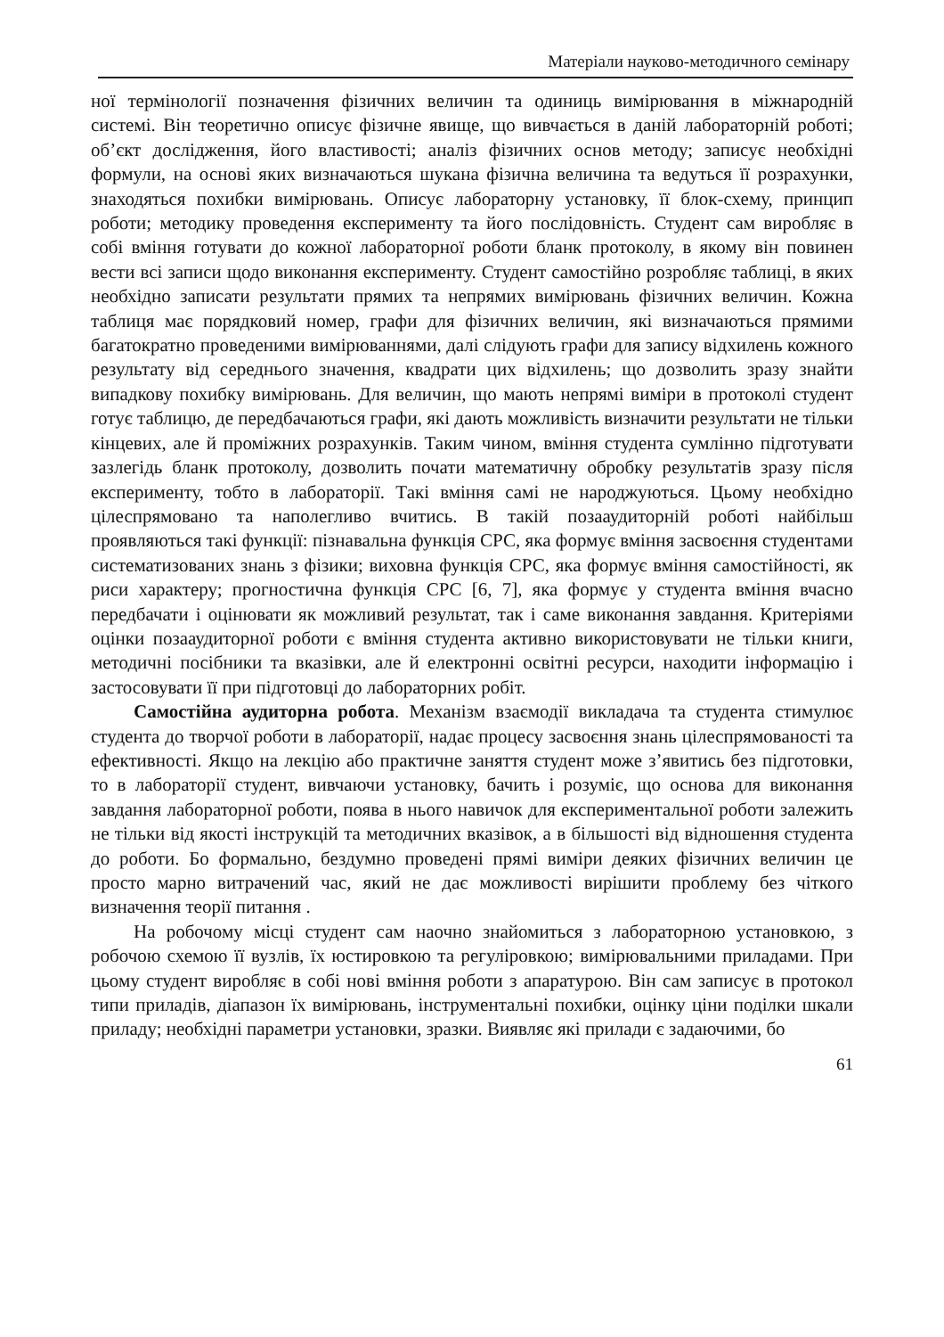Матеріали науково-методичного семінару
ної термінології позначення фізичних величин та одиниць вимірювання в міжнародній системі. Він теоретично описує фізичне явище, що вивчається в даній лабораторній роботі; об’єкт дослідження, його властивості; аналіз фізичних основ методу; записує необхідні формули, на основі яких визначаються шукана фізична величина та ведуться її розрахунки, знаходяться похибки вимірювань. Описує лабораторну установку, її блок-схему, принцип роботи; методику проведення експерименту та його послідовність. Студент сам виробляє в собі вміння готувати до кожної лабораторної роботи бланк протоколу, в якому він повинен вести всі записи щодо виконання експерименту. Студент самостійно розробляє таблиці, в яких необхідно записати результати прямих та непрямих вимірювань фізичних величин. Кожна таблиця має порядковий номер, графи для фізичних величин, які визначаються прямими багатократно проведеними вимірюваннями, далі слідують графи для запису відхилень кожного результату від середнього значення, квадрати цих відхилень; що дозволить зразу знайти випадкову похибку вимірювань. Для величин, що мають непрямі виміри в протоколі студент готує таблицю, де передбачаються графи, які дають можливість визначити результати не тільки кінцевих, але й проміжних розрахунків. Таким чином, вміння студента сумлінно підготувати зазлегідь бланк протоколу, дозволить почати математичну обробку результатів зразу після експерименту, тобто в лабораторії. Такі вміння самі не народжуються. Цьому необхідно цілеспрямовано та наполегливо вчитись. В такій позааудиторній роботі найбільш проявляються такі функції: пізнавальна функція СРС, яка формує вміння засвоєння студентами систематизованих знань з фізики; виховна функція СРС, яка формує вміння самостійності, як риси характеру; прогностична функція СРС [6, 7], яка формує у студента вміння вчасно передбачати і оцінювати як можливий результат, так і саме виконання завдання. Критеріями оцінки позааудиторної роботи є вміння студента активно використовувати не тільки книги, методичні посібники та вказівки, але й електронні освітні ресурси, находити інформацію і застосовувати її при підготовці до лабораторних робіт.
Самостійна аудиторна робота. Механізм взаємодії викладача та студента стимулює студента до творчої роботи в лабораторії, надає процесу засвоєння знань цілеспрямованості та ефективності. Якщо на лекцію або практичне заняття студент може з’явитись без підготовки, то в лабораторії студент, вивчаючи установку, бачить і розуміє, що основа для виконання завдання лабораторної роботи, поява в нього навичок для експериментальної роботи залежить не тільки від якості інструкцій та методичних вказівок, а в більшості від відношення студента до роботи. Бо формально, бездумно проведені прямі виміри деяких фізичних величин це просто марно витрачений час, який не дає можливості вирішити проблему без чіткого визначення теорії питання .
На робочому місці студент сам наочно знайомиться з лабораторною установкою, з робочою схемою її вузлів, їх юстировкою та регуліровкою; вимірювальними приладами. При цьому студент виробляє в собі нові вміння роботи з апаратурою. Він сам записує в протокол типи приладів, діапазон їх вимірювань, інструментальні похибки, оцінку ціни поділки шкали приладу; необхідні параметри установки, зразки. Виявляє які прилади є задаючими, бо
61